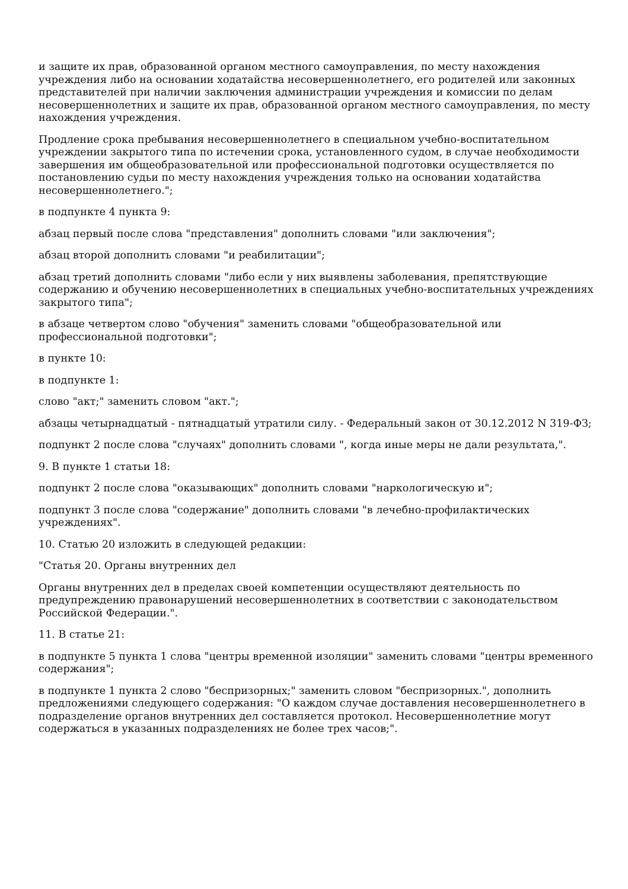и защите их прав, образованной органом местного самоуправления, по месту нахождения учреждения либо на основании ходатайства несовершеннолетнего, его родителей или законных представителей при наличии заключения администрации учреждения и комиссии по делам несовершеннолетних и защите их прав, образованной органом местного самоуправления, по месту нахождения учреждения.
Продление срока пребывания несовершеннолетнего в специальном учебно-воспитательном учреждении закрытого типа по истечении срока, установленного судом, в случае необходимости завершения им общеобразовательной или профессиональной подготовки осуществляется по постановлению судьи по месту нахождения учреждения только на основании ходатайства несовершеннолетнего.";
в подпункте 4 пункта 9:
абзац первый после слова "представления" дополнить словами "или заключения";
абзац второй дополнить словами "и реабилитации";
абзац третий дополнить словами "либо если у них выявлены заболевания, препятствующие содержанию и обучению несовершеннолетних в специальных учебно-воспитательных учреждениях закрытого типа";
в абзаце четвертом слово "обучения" заменить словами "общеобразовательной или профессиональной подготовки";
в пункте 10:
в подпункте 1:
слово "акт;" заменить словом "акт.";
абзацы четырнадцатый - пятнадцатый утратили силу. - Федеральный закон от 30.12.2012 N 319-ФЗ;
подпункт 2 после слова "случаях" дополнить словами ", когда иные меры не дали результата,".
9. В пункте 1 статьи 18:
подпункт 2 после слова "оказывающих" дополнить словами "наркологическую и";
подпункт 3 после слова "содержание" дополнить словами "в лечебно-профилактических учреждениях".
10. Статью 20 изложить в следующей редакции:
"Статья 20. Органы внутренних дел
Органы внутренних дел в пределах своей компетенции осуществляют деятельность по предупреждению правонарушений несовершеннолетних в соответствии с законодательством Российской Федерации.".
11. В статье 21:
в подпункте 5 пункта 1 слова "центры временной изоляции" заменить словами "центры временного содержания";
в подпункте 1 пункта 2 слово "беспризорных;" заменить словом "беспризорных.", дополнить предложениями следующего содержания: "О каждом случае доставления несовершеннолетнего в подразделение органов внутренних дел составляется протокол. Несовершеннолетние могут содержаться в указанных подразделениях не более трех часов;".